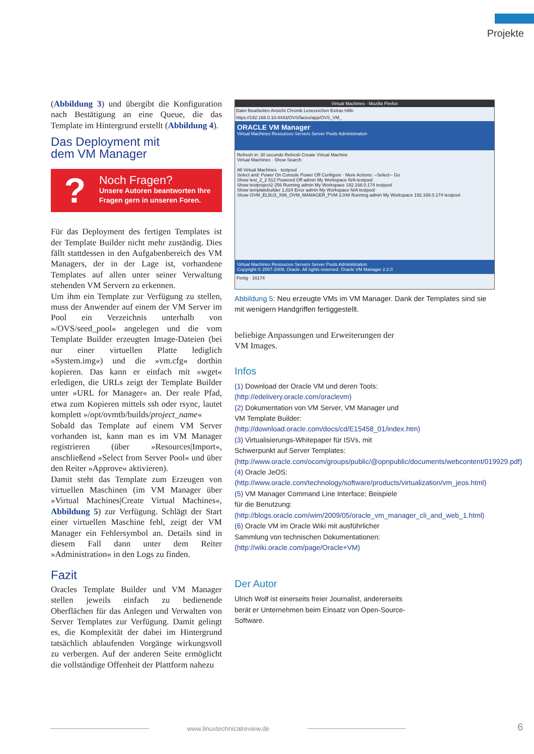Projekte
(Abbildung 3) und übergibt die Konfiguration nach Bestätigung an eine Queue, die das Template im Hintergrund erstellt (Abbildung 4).
Das Deployment mit
dem VM Manager
?
Noch Fragen?
Unsere Autoren beantworten Ihre
Fragen gern in unseren Foren.
Für das Deployment des fertigen Templates ist der Template Builder nicht mehr zuständig. Dies fällt stattdessen in den Aufgabenbereich des VM Managers, der in der Lage ist, vorhandene Templates auf allen unter seiner Verwaltung stehenden VM Servern zu erkennen.
Um ihm ein Template zur Verfügung zu stellen, muss der Anwender auf einem der VM Server im Pool ein Verzeichnis unterhalb von »/OVS/seed_pool« angelegen und die vom Template Builder erzeugten Image-Dateien (bei nur einer virtuellen Platte lediglich »System.img«) und die »vm.cfg« dorthin kopieren. Das kann er einfach mit »wget« erledigen, die URLs zeigt der Template Builder unter »URL for Manager« an. Der reale Pfad, etwa zum Kopieren mittels ssh oder rsync, lautet komplett »/opt/ovmtb/builds/project_name«
Sobald das Template auf einem VM Server vorhanden ist, kann man es im VM Manager registrieren (über »Resources|Import«, anschließend »Select from Server Pool« und über den Reiter »Approve« aktivieren).
Damit steht das Template zum Erzeugen von virtuellen Maschinen (im VM Manager über »Virtual Machines|Create Virtual Machines«, Abbildung 5) zur Verfügung. Schlägt der Start einer virtuellen Maschine fehl, zeigt der VM Manager ein Fehlersymbol an. Details sind in diesem Fall dann unter dem Reiter »Administration« in den Logs zu finden.
Fazit
Oracles Template Builder und VM Manager stellen jeweils einfach zu bedienende Oberflächen für das Anlegen und Verwalten von Server Templates zur Verfügung. Damit gelingt es, die Komplexität der dabei im Hintergrund tatsächlich ablaufenden Vorgänge wirkungsvoll zu verbergen. Auf der anderen Seite ermöglicht die vollständige Offenheit der Plattform nahezu
Virtual Machines - Mozilla Firefox
Datei Bearbeiten Ansicht Chronik Lesezeichen Extras Hilfe
https://192.168.0.10:4443/OVS/faces/app/OVS_VM_
ORACLE VM Manager
Virtual Machines Resources Servers Server Pools Administration
Refresh in: 30 seconds Refresh Create Virtual Machine
Virtual Machines · Show Search
All Virtual Machines · testpool
Select and: Power On Console Power Off Configure · More Actions: --Select-- Go
Show test_2_2 512 Powered Off admin My Workspace N/A testpool
Show testproject2 256 Running admin My Workspace 192.168.0.174 testpool
Show templatebuilder 1,024 Error admin My Workspace N/A testpool
Show OVM_EL5U3_X86_OVM_MANAGER_PVM 2,048 Running admin My Workspace 192.168.0.174 testpool
Virtual Machines Resources Servers Server Pools Administration
Copyright © 2007-2009, Oracle. All rights reserved. Oracle VM Manager 2.2.0
Fertig · 16174
Abbildung 5: Neu erzeugte VMs im VM Manager. Dank der Templates sind sie mit wenigern Handgriffen fertiggestellt.
beliebige Anpassungen und Erweiterungen der VM Images.
Infos
(1) Download der Oracle VM und deren Tools: (http://edelivery.oracle.com/oraclevm)
(2) Dokumentation von VM Server, VM Manager und VM Template Builder: (http://download.oracle.com/docs/cd/E15458_01/index.htm)
(3) Virtualisierungs-Whitepaper für ISVs, mit Schwerpunkt auf Server Templates: (http://www.oracle.com/ocom/groups/public/@opnpublic/documents/webcontent/019929.pdf)
(4) Oracle JeOS: (http://www.oracle.com/technology/software/products/virtualization/vm_jeos.html)
(5) VM Manager Command Line Interface; Beispiele für die Benutzung: (http://blogs.oracle.com/wim/2009/05/oracle_vm_manager_cli_and_web_1.html)
(6) Oracle VM im Oracle Wiki mit ausführlicher Sammlung von technischen Dokumentationen: (http://wiki.oracle.com/page/Oracle+VM)
Der Autor
Ulrich Wolf ist einerseits freier Journalist, andererseits berät er Unternehmen beim Einsatz von Open-Source-Software.
www.linuxtechnicalreview.de 6